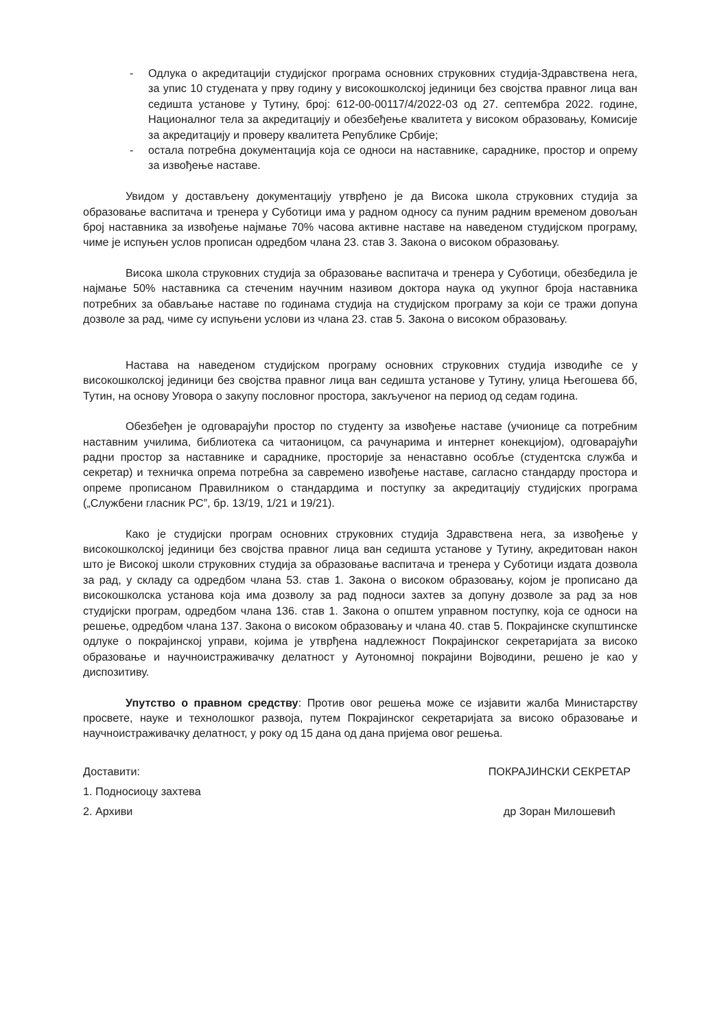- Одлука о акредитацији студијског програма основних струковних студија-Здравствена нега, за упис 10 студената у прву годину у високошколској јединици без својства правног лица ван седишта установе у Тутину, број: 612-00-00117/4/2022-03 од 27. септембра 2022. године, Националног тела за акредитацију и обезбеђење квалитета у високом образовању, Комисије за акредитацију и проверу квалитета Републике Србије;
- остала потребна документација која се односи на наставнике, сараднике, простор и опрему за извођење наставе.
Увидом у достављену документацију утврђено је да Висока школа струковних студија за образовање васпитача и тренера у Суботици има у радном односу са пуним радним временом довољан број наставника за извођење најмање 70% часова активне наставе на наведеном студијском програму, чиме је испуњен услов прописан одредбом члана 23. став 3. Закона о високом образовању.
Висока школа струковних студија за образовање васпитача и тренера у Суботици, обезбедила је најмање 50% наставника са стеченим научним називом доктора наука од укупног броја наставника потребних за обављање наставе по годинама студија на студијском програму за који се тражи допуна дозволе за рад, чиме су испуњени услови из члана 23. став 5. Закона о високом образовању.
Настава на наведеном студијском програму основних струковних студија изводиће се у високошколској јединици без својства правног лица ван седишта установе у Тутину, улица Његошева бб, Тутин, на основу Уговора о закупу пословног простора, закљученог на период од седам година.
Обезбеђен је одговарајући простор по студенту за извођење наставе (учионице са потребним наставним училима, библиотека са читаоницом, са рачунарима и интернет конекцијом), одговарајући радни простор за наставнике и сараднике, просторије за ненаставно особље (студентска служба и секретар) и техничка опрема потребна за савремено извођење наставе, сагласно стандарду простора и опреме прописаном Правилником о стандардима и поступку за акредитацију студијских програма („Службени гласник РС”, бр. 13/19, 1/21 и 19/21).
Како је студијски програм основних струковних студија Здравствена нега, за извођење у високошколској јединици без својства правног лица ван седишта установе у Тутину, акредитован након што је Високој школи струковних студија за образовање васпитача и тренера у Суботици издата дозвола за рад, у складу са одредбом члана 53. став 1. Закона о високом образовању, којом је прописано да високошколска установа која има дозволу за рад подноси захтев за допуну дозволе за рад за нов студијски програм, одредбом члана 136. став 1. Закона о општем управном поступку, која се односи на решење, одредбом члана 137. Закона о високом образовању и члана 40. став 5. Покрајинске скупштинске одлуке о покрајинској управи, којима је утврђена надлежност Покрајинског секретаријата за високо образовање и научноистраживачку делатност у Аутономној покрајини Војводини, решено је као у диспозитиву.
Упутство о правном средству: Против овог решења може се изјавити жалба Министарству просвете, науке и технолошког развоја, путем Покрајинског секретаријата за високо образовање и научноистраживачку делатност, у року од 15 дана од дана пријема овог решења.
Доставити:
1. Подносиоцу захтева
2. Архиви
ПОКРАЈИНСКИ СЕКРЕТАР
др Зоран Милошевић